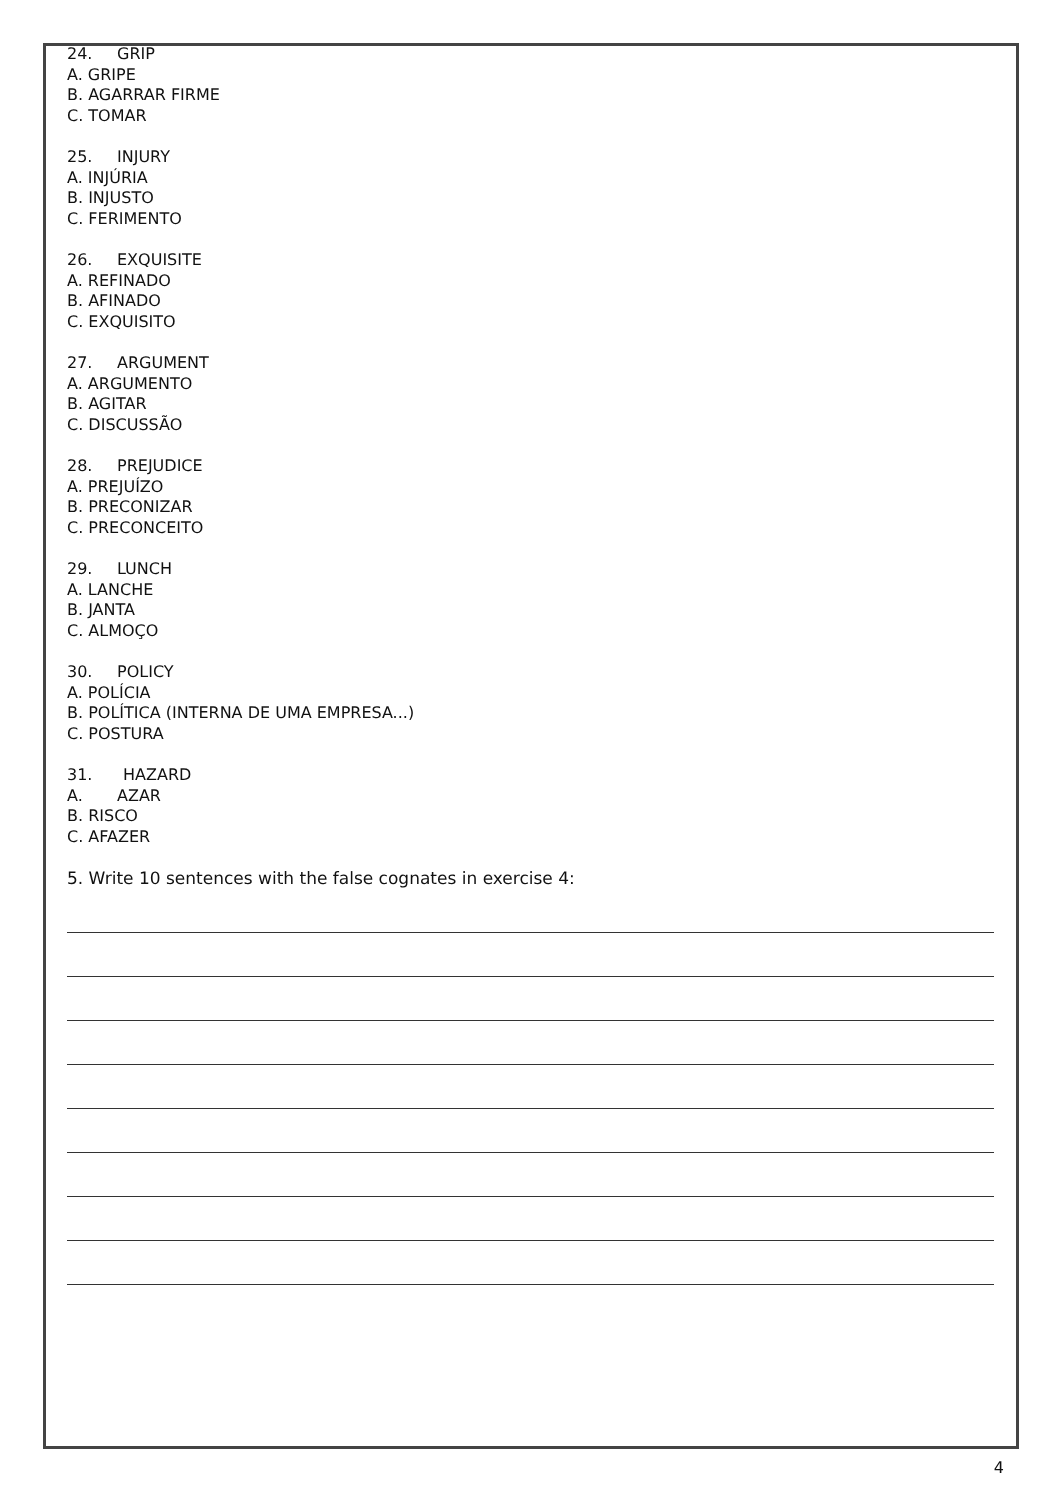24. GRIP
A. GRIPE
B. AGARRAR FIRME
C. TOMAR
25. INJURY
A. INJÚRIA
B. INJUSTO
C. FERIMENTO
26. EXQUISITE
A. REFINADO
B. AFINADO
C. EXQUISITO
27. ARGUMENT
A. ARGUMENTO
B. AGITAR
C. DISCUSSÃO
28. PREJUDICE
A. PREJUÍZO
B. PRECONIZAR
C. PRECONCEITO
29. LUNCH
A. LANCHE
B. JANTA
C. ALMOÇO
30. POLICY
A. POLÍCIA
B. POLÍTICA (INTERNA DE UMA EMPRESA...)
C. POSTURA
31. HAZARD
A. AZAR
B. RISCO
C. AFAZER
5. Write 10 sentences with the false cognates in exercise 4:
4